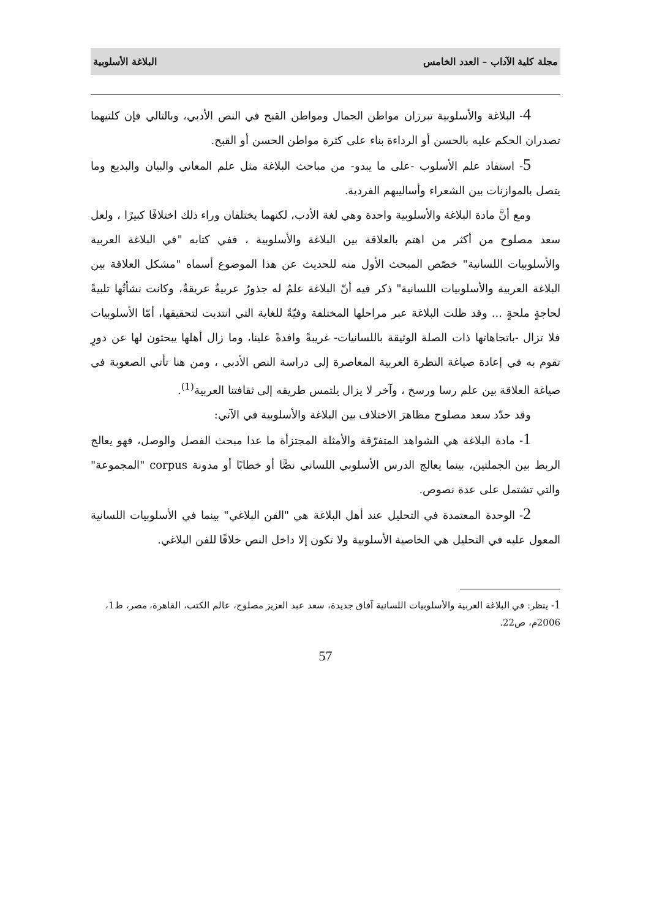مجلة كلية الآداب – العدد الخامس البلاغة الأسلوبية
4- البلاغة والأسلوبية تبرزان مواطن الجمال ومواطن القبح في النص الأدبي، وبالتالي فإن كلتيهما تصدران الحكم عليه بالحسن أو الرداءة بناء على كثرة مواطن الحسن أو القبح.
5- استفاد علم الأسلوب -على ما يبدو- من مباحث البلاغة مثل علم المعاني والبيان والبديع وما يتصل بالموازنات بين الشعراء وأساليبهم الفردية.
ومع أنَّ مادة البلاغة والأسلوبية واحدة وهي لغة الأدب، لكنهما يختلفان وراء ذلك اختلافًا كبيرًا ، ولعل سعد مصلوح من أكثر من اهتم بالعلاقة بين البلاغة والأسلوبية ، ففي كتابه "في البلاغة العربية والأسلوبيات اللسانية" خصّص المبحث الأول منه للحديث عن هذا الموضوع أسماه "مشكل العلاقة بين البلاغة العربية والأسلوبيات اللسانية" ذكر فيه أنّ البلاغة علمٌ له جذورٌ عربيةٌ عريقةٌ، وكانت نشأتُها تلبيةً لحاجةٍ ملحةٍ ... وقد ظلت البلاغة عبر مراحلها المختلفة وفيّةً للغاية التي انتدبت لتحقيقها، أمّا الأسلوبيات فلا تزال -باتجاهاتها ذات الصلة الوثيقة باللسانيات- غريبةً وافدةً علينا، وما زال أهلها يبحثون لها عن دورٍ تقوم به في إعادة صياغة النظرة العربية المعاصرة إلى دراسة النص الأدبي ، ومن هنا تأتي الصعوبة في صياغة العلاقة بين علم رسا ورسخ ، وآخر لا يزال يلتمس طريقه إلى ثقافتنا العربية<sup>(1)</sup>.
وقد حدّد سعد مصلوح مظاهرَ الاختلاف بين البلاغة والأسلوبية في الآتي:
1- مادة البلاغة هي الشواهد المتفرّقة والأمثلة المجتزأة ما عدا مبحث الفصل والوصل، فهو يعالج الربط بين الجملتين، بينما يعالج الدرس الأسلوبي اللساني نصًّا أو خطابًا أو مدونة corpus "المجموعة" والتي تشتمل على عدة نصوص.
2- الوحدة المعتمدة في التحليل عند أهل البلاغة هي "الفن البلاغي" بينما في الأسلوبيات اللسانية المعول عليه في التحليل هي الخاصية الأسلوبية ولا تكون إلا داخل النص خلافًا للفن البلاغي.
1- ينظر: في البلاغة العربية والأسلوبيات اللسانية آفاق جديدة، سعد عبد العزيز مصلوح، عالم الكتب، القاهرة، مصر، ط1، 2006م، ص22.
57